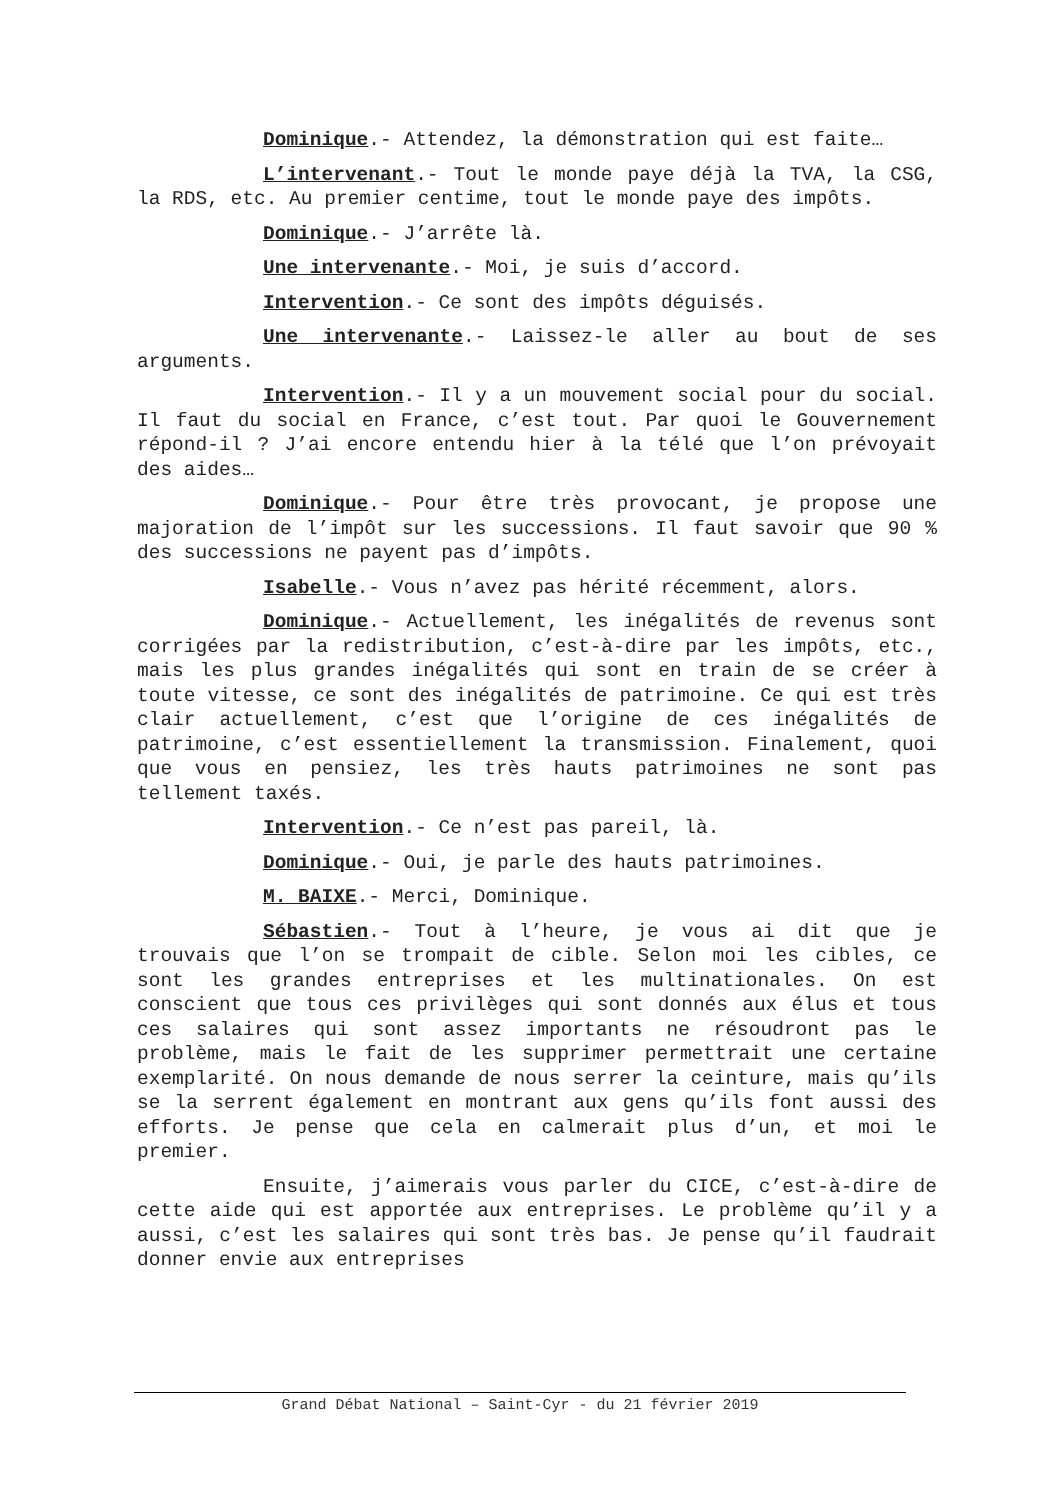Dominique.- Attendez, la démonstration qui est faite…
L’intervenant.- Tout le monde paye déjà la TVA, la CSG, la RDS, etc. Au premier centime, tout le monde paye des impôts.
Dominique.- J’arrête là.
Une intervenante.- Moi, je suis d’accord.
Intervention.- Ce sont des impôts déguisés.
Une intervenante.- Laissez-le aller au bout de ses arguments.
Intervention.- Il y a un mouvement social pour du social. Il faut du social en France, c’est tout. Par quoi le Gouvernement répond-il ? J’ai encore entendu hier à la télé que l’on prévoyait des aides…
Dominique.- Pour être très provocant, je propose une majoration de l’impôt sur les successions. Il faut savoir que 90 % des successions ne payent pas d’impôts.
Isabelle.- Vous n’avez pas hérité récemment, alors.
Dominique.- Actuellement, les inégalités de revenus sont corrigées par la redistribution, c’est-à-dire par les impôts, etc., mais les plus grandes inégalités qui sont en train de se créer à toute vitesse, ce sont des inégalités de patrimoine. Ce qui est très clair actuellement, c’est que l’origine de ces inégalités de patrimoine, c’est essentiellement la transmission. Finalement, quoi que vous en pensiez, les très hauts patrimoines ne sont pas tellement taxés.
Intervention.- Ce n’est pas pareil, là.
Dominique.- Oui, je parle des hauts patrimoines.
M. BAIXE.- Merci, Dominique.
Sébastien.- Tout à l’heure, je vous ai dit que je trouvais que l’on se trompait de cible. Selon moi les cibles, ce sont les grandes entreprises et les multinationales. On est conscient que tous ces privilèges qui sont donnés aux élus et tous ces salaires qui sont assez importants ne résoudront pas le problème, mais le fait de les supprimer permettrait une certaine exemplarité. On nous demande de nous serrer la ceinture, mais qu’ils se la serrent également en montrant aux gens qu’ils font aussi des efforts. Je pense que cela en calmerait plus d’un, et moi le premier.
Ensuite, j’aimerais vous parler du CICE, c’est-à-dire de cette aide qui est apportée aux entreprises. Le problème qu’il y a aussi, c’est les salaires qui sont très bas. Je pense qu’il faudrait donner envie aux entreprises
Grand Débat National – Saint-Cyr - du 21 février 2019